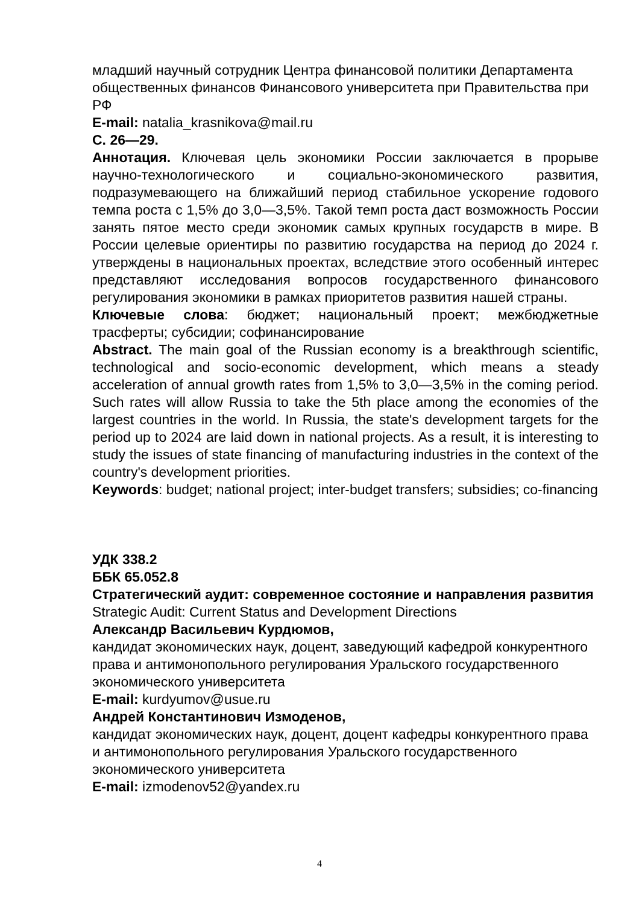младший научный сотрудник Центра финансовой политики Департамента общественных финансов Финансового университета при Правительства при РФ
E-mail: natalia_krasnikova@mail.ru
С. 26—29.
Аннотация. Ключевая цель экономики России заключается в прорыве научно-технологического и социально-экономического развития, подразумевающего на ближайший период стабильное ускорение годового темпа роста с 1,5% до 3,0—3,5%. Такой темп роста даст возможность России занять пятое место среди экономик самых крупных государств в мире. В России целевые ориентиры по развитию государства на период до 2024 г. утверждены в национальных проектах, вследствие этого особенный интерес представляют исследования вопросов государственного финансового регулирования экономики в рамках приоритетов развития нашей страны.
Ключевые слова: бюджет; национальный проект; межбюджетные трасферты; субсидии; софинансирование
Abstract. The main goal of the Russian economy is a breakthrough scientific, technological and socio-economic development, which means a steady acceleration of annual growth rates from 1,5% to 3,0—3,5% in the coming period. Such rates will allow Russia to take the 5th place among the economies of the largest countries in the world. In Russia, the state's development targets for the period up to 2024 are laid down in national projects. As a result, it is interesting to study the issues of state financing of manufacturing industries in the context of the country's development priorities.
Keywords: budget; national project; inter-budget transfers; subsidies; co-financing
УДК 338.2
ББК 65.052.8
Стратегический аудит: современное состояние и направления развития
Strategic Audit: Current Status and Development Directions
Александр Васильевич Курдюмов,
кандидат экономических наук, доцент, заведующий кафедрой конкурентного права и антимонопольного регулирования Уральского государственного экономического университета
E-mail: kurdyumov@usue.ru
Андрей Константинович Измоденов,
кандидат экономических наук, доцент, доцент кафедры конкурентного права и антимонопольного регулирования Уральского государственного экономического университета
E-mail: izmodenov52@yandex.ru
4